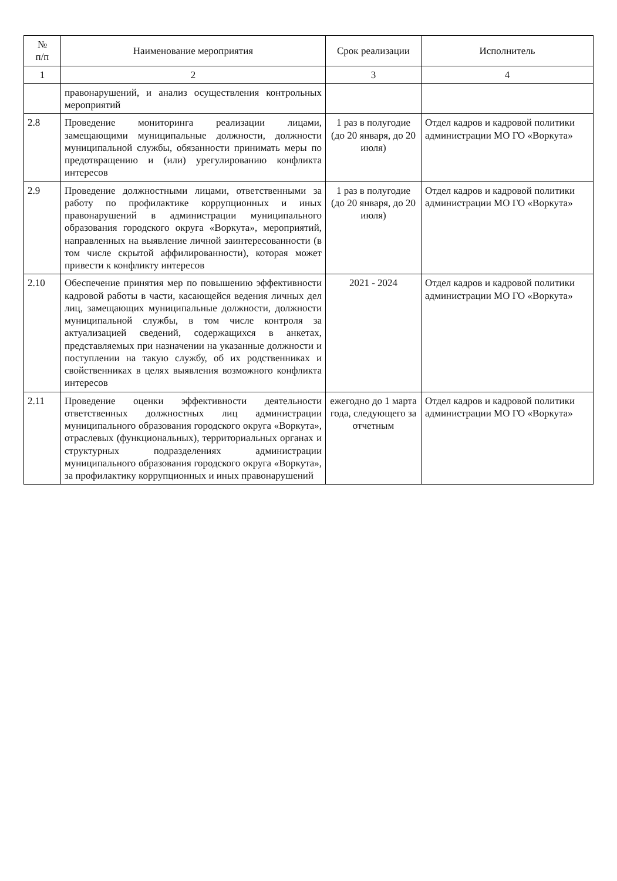| № п/п | Наименование мероприятия | Срок реализации | Исполнитель |
| --- | --- | --- | --- |
| 1 | 2 | 3 | 4 |
| | правонарушений, и анализ осуществления контрольных мероприятий | | |
| 2.8 | Проведение мониторинга реализации лицами, замещающими муниципальные должности, должности муниципальной службы, обязанности принимать меры по предотвращению и (или) урегулированию конфликта интересов | 1 раз в полугодие (до 20 января, до 20 июля) | Отдел кадров и кадровой политики администрации МО ГО «Воркута» |
| 2.9 | Проведение должностными лицами, ответственными за работу по профилактике коррупционных и иных правонарушений в администрации муниципального образования городского округа «Воркута», мероприятий, направленных на выявление личной заинтересованности (в том числе скрытой аффилированности), которая может привести к конфликту интересов | 1 раз в полугодие (до 20 января, до 20 июля) | Отдел кадров и кадровой политики администрации МО ГО «Воркута» |
| 2.10 | Обеспечение принятия мер по повышению эффективности кадровой работы в части, касающейся ведения личных дел лиц, замещающих муниципальные должности, должности муниципальной службы, в том числе контроля за актуализацией сведений, содержащихся в анкетах, представляемых при назначении на указанные должности и поступлении на такую службу, об их родственниках и свойственниках в целях выявления возможного конфликта интересов | 2021 - 2024 | Отдел кадров и кадровой политики администрации МО ГО «Воркута» |
| 2.11 | Проведение оценки эффективности деятельности ответственных должностных лиц администрации муниципального образования городского округа «Воркута», отраслевых (функциональных), территориальных органах и структурных подразделениях администрации муниципального образования городского округа «Воркута», за профилактику коррупционных и иных правонарушений | ежегодно до 1 марта года, следующего за отчетным | Отдел кадров и кадровой политики администрации МО ГО «Воркута» |